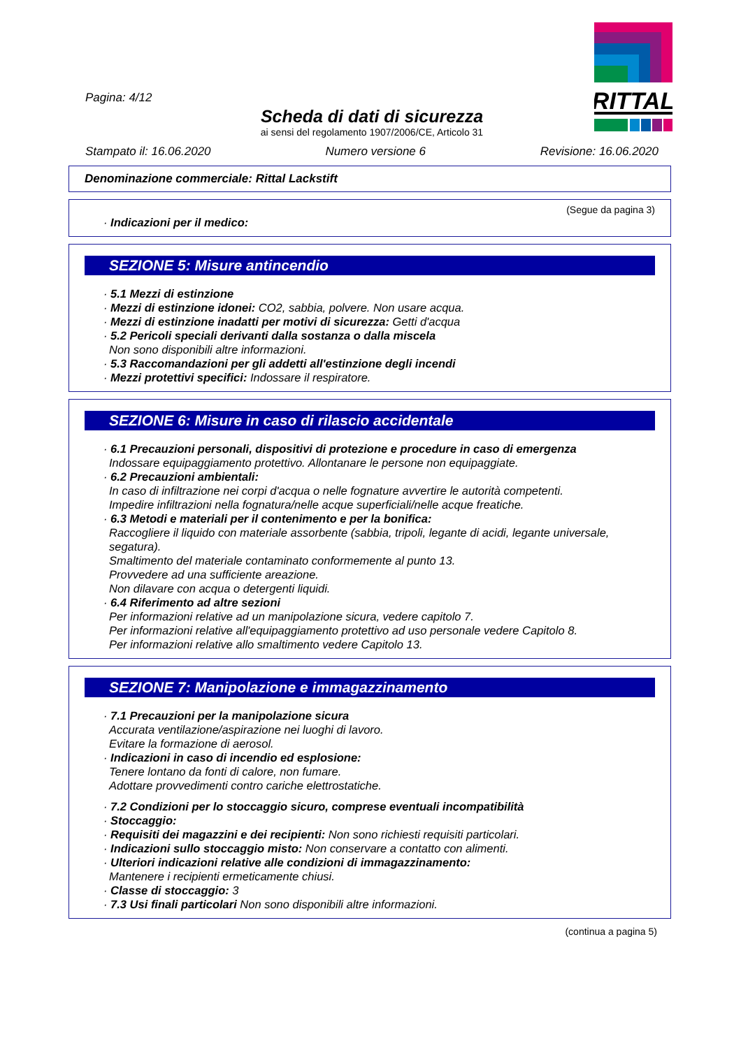RITTAL
Pagina: 4/12
Scheda di dati di sicurezza
ai sensi del regolamento 1907/2006/CE, Articolo 31
Stampato il: 16.06.2020 Numero versione 6 Revisione: 16.06.2020
Denominazione commerciale: Rittal Lackstift
(Segue da pagina 3)
· Indicazioni per il medico:
SEZIONE 5: Misure antincendio
· 5.1 Mezzi di estinzione
· Mezzi di estinzione idonei: CO2, sabbia, polvere. Non usare acqua.
· Mezzi di estinzione inadatti per motivi di sicurezza: Getti d'acqua
· 5.2 Pericoli speciali derivanti dalla sostanza o dalla miscela
Non sono disponibili altre informazioni.
· 5.3 Raccomandazioni per gli addetti all'estinzione degli incendi
· Mezzi protettivi specifici: Indossare il respiratore.
SEZIONE 6: Misure in caso di rilascio accidentale
· 6.1 Precauzioni personali, dispositivi di protezione e procedure in caso di emergenza
Indossare equipaggiamento protettivo. Allontanare le persone non equipaggiate.
· 6.2 Precauzioni ambientali:
In caso di infiltrazione nei corpi d'acqua o nelle fognature avvertire le autorità competenti.
Impedire infiltrazioni nella fognatura/nelle acque superficiali/nelle acque freatiche.
· 6.3 Metodi e materiali per il contenimento e per la bonifica:
Raccogliere il liquido con materiale assorbente (sabbia, tripoli, legante di acidi, legante universale, segatura).
Smaltimento del materiale contaminato conformemente al punto 13.
Provvedere ad una sufficiente areazione.
Non dilavare con acqua o detergenti liquidi.
· 6.4 Riferimento ad altre sezioni
Per informazioni relative ad un manipolazione sicura, vedere capitolo 7.
Per informazioni relative all'equipaggiamento protettivo ad uso personale vedere Capitolo 8.
Per informazioni relative allo smaltimento vedere Capitolo 13.
SEZIONE 7: Manipolazione e immagazzinamento
· 7.1 Precauzioni per la manipolazione sicura
Accurata ventilazione/aspirazione nei luoghi di lavoro.
Evitare la formazione di aerosol.
· Indicazioni in caso di incendio ed esplosione:
Tenere lontano da fonti di calore, non fumare.
Adottare provvedimenti contro cariche elettrostatiche.
· 7.2 Condizioni per lo stoccaggio sicuro, comprese eventuali incompatibilità
· Stoccaggio:
· Requisiti dei magazzini e dei recipienti: Non sono richiesti requisiti particolari.
· Indicazioni sullo stoccaggio misto: Non conservare a contatto con alimenti.
· Ulteriori indicazioni relative alle condizioni di immagazzinamento:
Mantenere i recipienti ermeticamente chiusi.
· Classe di stoccaggio: 3
· 7.3 Usi finali particolari Non sono disponibili altre informazioni.
(continua a pagina 5)